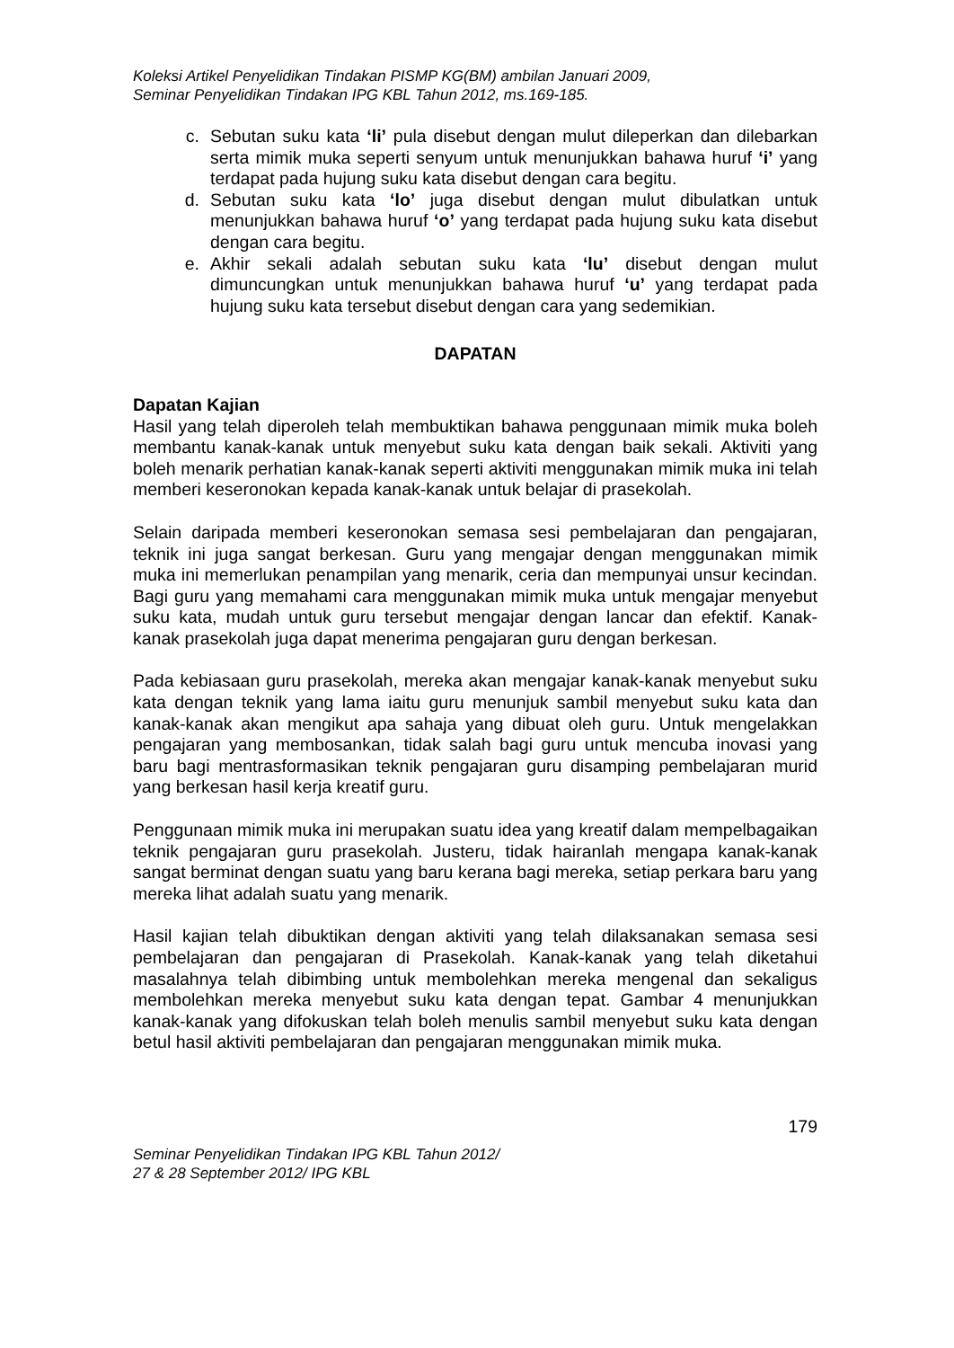Koleksi Artikel Penyelidikan Tindakan PISMP KG(BM) ambilan Januari 2009,
Seminar Penyelidikan Tindakan IPG KBL Tahun 2012, ms.169-185.
c. Sebutan suku kata ‘li’ pula disebut dengan mulut dileperkan dan dilebarkan serta mimik muka seperti senyum untuk menunjukkan bahawa huruf ‘i’ yang terdapat pada hujung suku kata disebut dengan cara begitu.
d. Sebutan suku kata ‘lo’ juga disebut dengan mulut dibulatkan untuk menunjukkan bahawa huruf ‘o’ yang terdapat pada hujung suku kata disebut dengan cara begitu.
e. Akhir sekali adalah sebutan suku kata ‘lu’ disebut dengan mulut dimuncungkan untuk menunjukkan bahawa huruf ‘u’ yang terdapat pada hujung suku kata tersebut disebut dengan cara yang sedemikian.
DAPATAN
Dapatan Kajian
Hasil yang telah diperoleh telah membuktikan bahawa penggunaan mimik muka boleh membantu kanak-kanak untuk menyebut suku kata dengan baik sekali. Aktiviti yang boleh menarik perhatian kanak-kanak seperti aktiviti menggunakan mimik muka ini telah memberi keseronokan kepada kanak-kanak untuk belajar di prasekolah.
Selain daripada memberi keseronokan semasa sesi pembelajaran dan pengajaran, teknik ini juga sangat berkesan. Guru yang mengajar dengan menggunakan mimik muka ini memerlukan penampilan yang menarik, ceria dan mempunyai unsur kecindan. Bagi guru yang memahami cara menggunakan mimik muka untuk mengajar menyebut suku kata, mudah untuk guru tersebut mengajar dengan lancar dan efektif. Kanak-kanak prasekolah juga dapat menerima pengajaran guru dengan berkesan.
Pada kebiasaan guru prasekolah, mereka akan mengajar kanak-kanak menyebut suku kata dengan teknik yang lama iaitu guru menunjuk sambil menyebut suku kata dan kanak-kanak akan mengikut apa sahaja yang dibuat oleh guru. Untuk mengelakkan pengajaran yang membosankan, tidak salah bagi guru untuk mencuba inovasi yang baru bagi mentrasformasikan teknik pengajaran guru disamping pembelajaran murid yang berkesan hasil kerja kreatif guru.
Penggunaan mimik muka ini merupakan suatu idea yang kreatif dalam mempelbagaikan teknik pengajaran guru prasekolah. Justeru, tidak hairanlah mengapa kanak-kanak sangat berminat dengan suatu yang baru kerana bagi mereka, setiap perkara baru yang mereka lihat adalah suatu yang menarik.
Hasil kajian telah dibuktikan dengan aktiviti yang telah dilaksanakan semasa sesi pembelajaran dan pengajaran di Prasekolah. Kanak-kanak yang telah diketahui masalahnya telah dibimbing untuk membolehkan mereka mengenal dan sekaligus membolehkan mereka menyebut suku kata dengan tepat. Gambar 4 menunjukkan kanak-kanak yang difokuskan telah boleh menulis sambil menyebut suku kata dengan betul hasil aktiviti pembelajaran dan pengajaran menggunakan mimik muka.
179
Seminar Penyelidikan Tindakan IPG KBL Tahun 2012/
27 & 28 September 2012/ IPG KBL